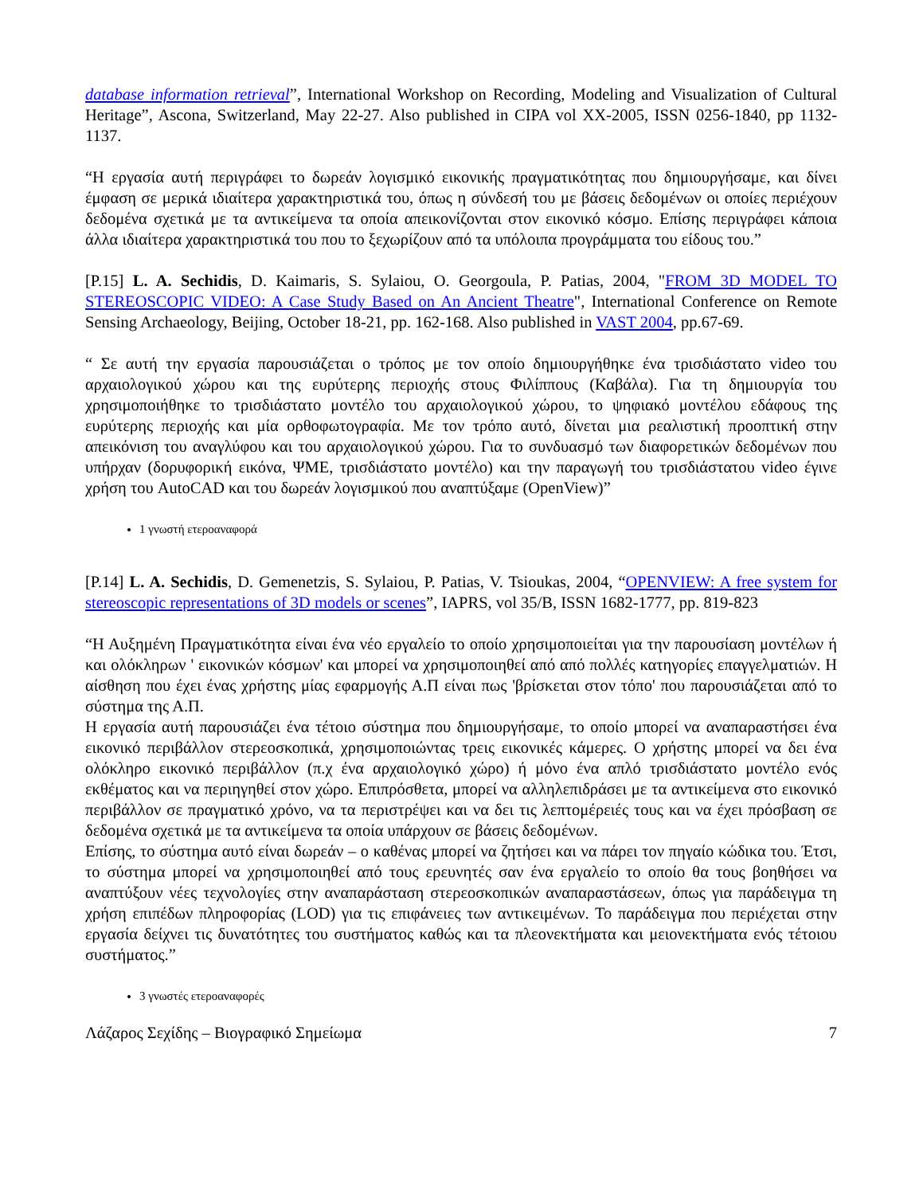database information retrieval”, International Workshop on Recording, Modeling and Visualization of Cultural Heritage”, Ascona, Switzerland, May 22-27. Also published in CIPA vol XX-2005, ISSN 0256-1840, pp 1132-1137.
“Η εργασία αυτή περιγράφει το δωρεάν λογισμικό εικονικής πραγματικότητας που δημιουργήσαμε, και δίνει έμφαση σε μερικά ιδιαίτερα χαρακτηριστικά του, όπως η σύνδεσή του με βάσεις δεδομένων οι οποίες περιέχουν δεδομένα σχετικά με τα αντικείμενα τα οποία απεικονίζονται στον εικονικό κόσμο. Επίσης περιγράφει κάποια άλλα ιδιαίτερα χαρακτηριστικά του που το ξεχωρίζουν από τα υπόλοιπα προγράμματα του είδους του.”
[P.15] L. A. Sechidis, D. Kaimaris, S. Sylaiou, O. Georgoula, P. Patias, 2004, "FROM 3D MODEL TO STEREOSCOPIC VIDEO: A Case Study Based on An Ancient Theatre", International Conference on Remote Sensing Archaeology, Beijing, October 18-21, pp. 162-168. Also published in VAST 2004, pp.67-69.
“ Σε αυτή την εργασία παρουσιάζεται ο τρόπος με τον οποίο δημιουργήθηκε ένα τρισδιάστατο video του αρχαιολογικού χώρου και της ευρύτερης περιοχής στους Φιλίππους (Καβάλα). Για τη δημιουργία του χρησιμοποιήθηκε το τρισδιάστατο μοντέλο του αρχαιολογικού χώρου, το ψηφιακό μοντέλου εδάφους της ευρύτερης περιοχής και μία ορθοφωτογραφία. Με τον τρόπο αυτό, δίνεται μια ρεαλιστική προοπτική στην απεικόνιση του αναγλύφου και του αρχαιολογικού χώρου. Για το συνδυασμό των διαφορετικών δεδομένων που υπήρχαν (δορυφορική εικόνα, ΨΜΕ, τρισδιάστατο μοντέλο) και την παραγωγή του τρισδιάστατου video έγινε χρήση του AutoCAD και του δωρεάν λογισμικού που αναπτύξαμε (OpenView)”
1 γνωστή ετεροαναφορά
[P.14] L. A. Sechidis, D. Gemenetzis, S. Sylaiou, P. Patias, V. Tsioukas, 2004, “OPENVIEW: A free system for stereoscopic representations of 3D models or scenes”, IAPRS, vol 35/B, ISSN 1682-1777, pp. 819-823
“Η Αυξημένη Πραγματικότητα είναι ένα νέο εργαλείο το οποίο χρησιμοποιείται για την παρουσίαση μοντέλων ή και ολόκληρων ' εικονικών κόσμων' και μπορεί να χρησιμοποιηθεί από από πολλές κατηγορίες επαγγελματιών. Η αίσθηση που έχει ένας χρήστης μίας εφαρμογής Α.Π είναι πως 'βρίσκεται στον τόπο' που παρουσιάζεται από το σύστημα της Α.Π.
Η εργασία αυτή παρουσιάζει ένα τέτοιο σύστημα που δημιουργήσαμε, το οποίο μπορεί να αναπαραστήσει ένα εικονικό περιβάλλον στερεοσκοπικά, χρησιμοποιώντας τρεις εικονικές κάμερες. Ο χρήστης μπορεί να δει ένα ολόκληρο εικονικό περιβάλλον (π.χ ένα αρχαιολογικό χώρο) ή μόνο ένα απλό τρισδιάστατο μοντέλο ενός εκθέματος και να περιηγηθεί στον χώρο. Επιπρόσθετα, μπορεί να αλληλεπιδράσει με τα αντικείμενα στο εικονικό περιβάλλον σε πραγματικό χρόνο, να τα περιστρέψει και να δει τις λεπτομέρειές τους και να έχει πρόσβαση σε δεδομένα σχετικά με τα αντικείμενα τα οποία υπάρχουν σε βάσεις δεδομένων.
Επίσης, το σύστημα αυτό είναι δωρεάν – ο καθένας μπορεί να ζητήσει και να πάρει τον πηγαίο κώδικα του. Έτσι, το σύστημα μπορεί να χρησιμοποιηθεί από τους ερευνητές σαν ένα εργαλείο το οποίο θα τους βοηθήσει να αναπτύξουν νέες τεχνολογίες στην αναπαράσταση στερεοσκοπικών αναπαραστάσεων, όπως για παράδειγμα τη χρήση επιπέδων πληροφορίας (LOD) για τις επιφάνειες των αντικειμένων. Το παράδειγμα που περιέχεται στην εργασία δείχνει τις δυνατότητες του συστήματος καθώς και τα πλεονεκτήματα και μειονεκτήματα ενός τέτοιου συστήματος.”
3 γνωστές ετεροαναφορές
Λάζαρος Σεχίδης – Βιογραφικό Σημείωμα 7